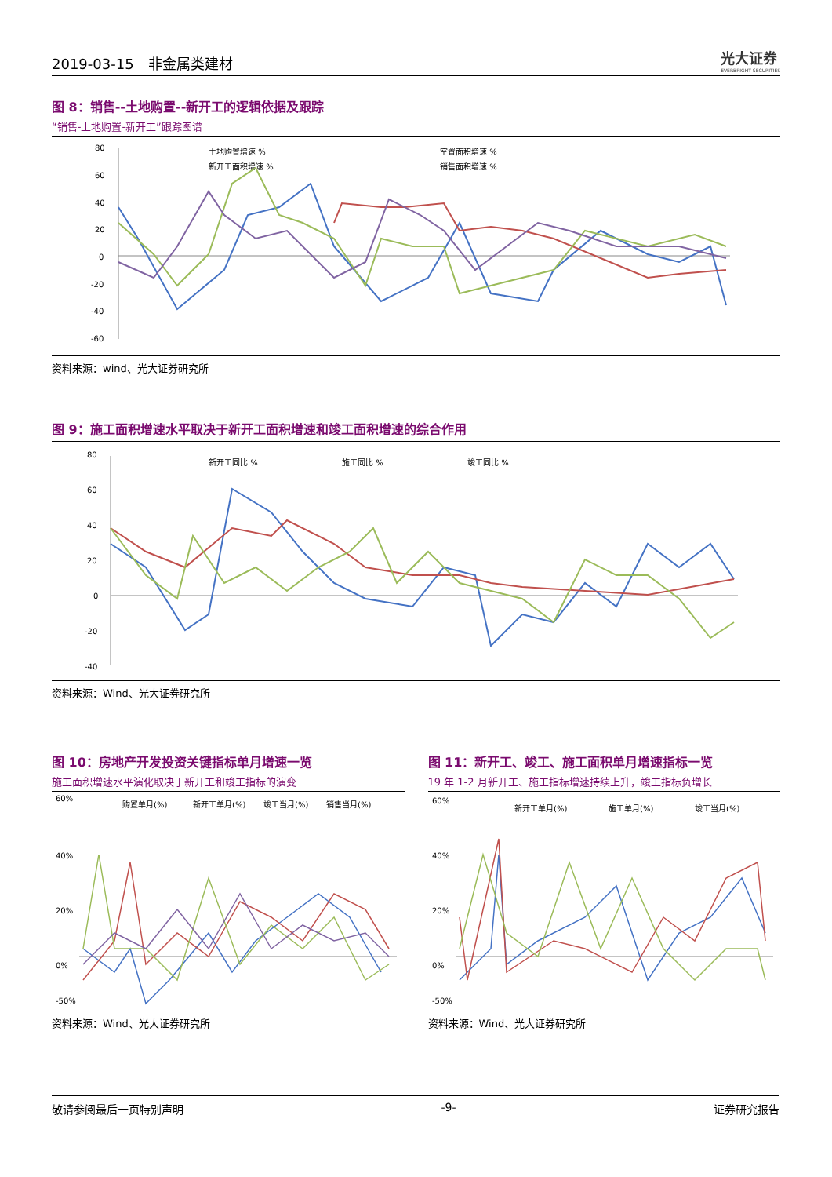2019-03-15　非金属类建材 光大证券
EVERBRIGHT SECURITIES
图 8：销售--土地购置--新开工的逻辑依据及跟踪
“销售-土地购置-新开工”跟踪图谱
80
60
40
20
0
-20
-40
-60
土地购置增速 %
空置面积增速 %
新开工面积增速 %
销售面积增速 %
资料来源：wind、光大证券研究所
图 9：施工面积增速水平取决于新开工面积增速和竣工面积增速的综合作用
80
60
40
20
0
-20
-40
新开工同比 %
施工同比 %
竣工同比 %
资料来源：Wind、光大证券研究所
图 10：房地产开发投资关键指标单月增速一览
施工面积增速水平演化取决于新开工和竣工指标的演变
60%
40%
20%
0%
-50%
购置单月(%)
新开工单月(%)
竣工当月(%)
销售当月(%)
资料来源：Wind、光大证券研究所
图 11：新开工、竣工、施工面积单月增速指标一览
19 年 1-2 月新开工、施工指标增速持续上升，竣工指标负增长
60%
40%
20%
0%
-50%
新开工单月(%)
施工单月(%)
竣工当月(%)
资料来源：Wind、光大证券研究所
敬请参阅最后一页特别声明 -9- 证券研究报告